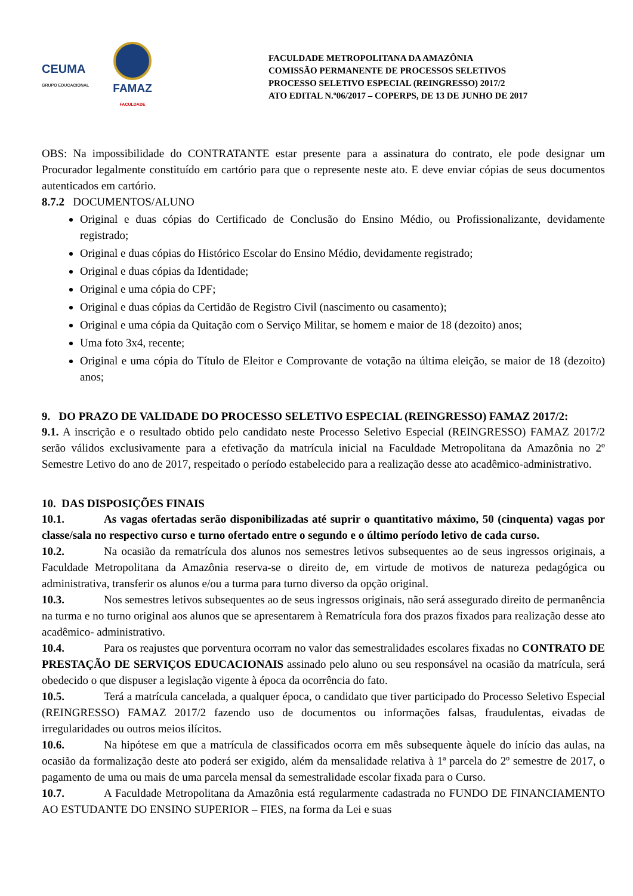CEUMA
GRUPO EDUCACIONAL
FAMAZ
FACULDADE
FACULDADE METROPOLITANA DA AMAZÔNIA
COMISSÃO PERMANENTE DE PROCESSOS SELETIVOS
PROCESSO SELETIVO ESPECIAL (REINGRESSO) 2017/2
ATO EDITAL N.º06/2017 – COPERPS, DE 13 DE JUNHO DE 2017
OBS: Na impossibilidade do CONTRATANTE estar presente para a assinatura do contrato, ele pode designar um Procurador legalmente constituído em cartório para que o represente neste ato. E deve enviar cópias de seus documentos autenticados em cartório.
8.7.2 DOCUMENTOS/ALUNO
Original e duas cópias do Certificado de Conclusão do Ensino Médio, ou Profissionalizante, devidamente registrado;
Original e duas cópias do Histórico Escolar do Ensino Médio, devidamente registrado;
Original e duas cópias da Identidade;
Original e uma cópia do CPF;
Original e duas cópias da Certidão de Registro Civil (nascimento ou casamento);
Original e uma cópia da Quitação com o Serviço Militar, se homem e maior de 18 (dezoito) anos;
Uma foto 3x4, recente;
Original e uma cópia do Título de Eleitor e Comprovante de votação na última eleição, se maior de 18 (dezoito) anos;
9. DO PRAZO DE VALIDADE DO PROCESSO SELETIVO ESPECIAL (REINGRESSO) FAMAZ 2017/2:
9.1. A inscrição e o resultado obtido pelo candidato neste Processo Seletivo Especial (REINGRESSO) FAMAZ 2017/2 serão válidos exclusivamente para a efetivação da matrícula inicial na Faculdade Metropolitana da Amazônia no 2º Semestre Letivo do ano de 2017, respeitado o período estabelecido para a realização desse ato acadêmico-administrativo.
10. DAS DISPOSIÇÕES FINAIS
10.1. As vagas ofertadas serão disponibilizadas até suprir o quantitativo máximo, 50 (cinquenta) vagas por classe/sala no respectivo curso e turno ofertado entre o segundo e o último período letivo de cada curso.
10.2. Na ocasião da rematrícula dos alunos nos semestres letivos subsequentes ao de seus ingressos originais, a Faculdade Metropolitana da Amazônia reserva-se o direito de, em virtude de motivos de natureza pedagógica ou administrativa, transferir os alunos e/ou a turma para turno diverso da opção original.
10.3. Nos semestres letivos subsequentes ao de seus ingressos originais, não será assegurado direito de permanência na turma e no turno original aos alunos que se apresentarem à Rematrícula fora dos prazos fixados para realização desse ato acadêmico- administrativo.
10.4. Para os reajustes que porventura ocorram no valor das semestralidades escolares fixadas no CONTRATO DE PRESTAÇÃO DE SERVIÇOS EDUCACIONAIS assinado pelo aluno ou seu responsável na ocasião da matrícula, será obedecido o que dispuser a legislação vigente à época da ocorrência do fato.
10.5. Terá a matrícula cancelada, a qualquer época, o candidato que tiver participado do Processo Seletivo Especial (REINGRESSO) FAMAZ 2017/2 fazendo uso de documentos ou informações falsas, fraudulentas, eivadas de irregularidades ou outros meios ilícitos.
10.6. Na hipótese em que a matrícula de classificados ocorra em mês subsequente àquele do início das aulas, na ocasião da formalização deste ato poderá ser exigido, além da mensalidade relativa à 1ª parcela do 2º semestre de 2017, o pagamento de uma ou mais de uma parcela mensal da semestralidade escolar fixada para o Curso.
10.7. A Faculdade Metropolitana da Amazônia está regularmente cadastrada no FUNDO DE FINANCIAMENTO AO ESTUDANTE DO ENSINO SUPERIOR – FIES, na forma da Lei e suas